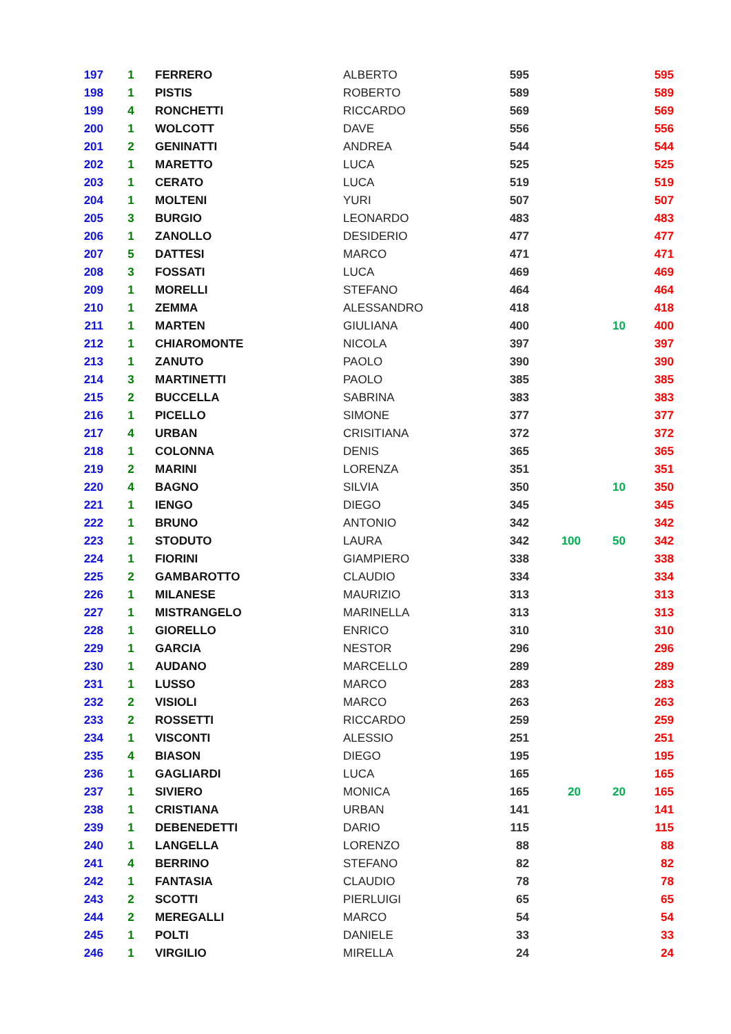| 197 | 1 | FERRERO | ALBERTO | 595 | | | 595 |
| 198 | 1 | PISTIS | ROBERTO | 589 | | | 589 |
| 199 | 4 | RONCHETTI | RICCARDO | 569 | | | 569 |
| 200 | 1 | WOLCOTT | DAVE | 556 | | | 556 |
| 201 | 2 | GENINATTI | ANDREA | 544 | | | 544 |
| 202 | 1 | MARETTO | LUCA | 525 | | | 525 |
| 203 | 1 | CERATO | LUCA | 519 | | | 519 |
| 204 | 1 | MOLTENI | YURI | 507 | | | 507 |
| 205 | 3 | BURGIO | LEONARDO | 483 | | | 483 |
| 206 | 1 | ZANOLLO | DESIDERIO | 477 | | | 477 |
| 207 | 5 | DATTESI | MARCO | 471 | | | 471 |
| 208 | 3 | FOSSATI | LUCA | 469 | | | 469 |
| 209 | 1 | MORELLI | STEFANO | 464 | | | 464 |
| 210 | 1 | ZEMMA | ALESSANDRO | 418 | | | 418 |
| 211 | 1 | MARTEN | GIULIANA | 400 | | 10 | 400 |
| 212 | 1 | CHIAROMONTE | NICOLA | 397 | | | 397 |
| 213 | 1 | ZANUTO | PAOLO | 390 | | | 390 |
| 214 | 3 | MARTINETTI | PAOLO | 385 | | | 385 |
| 215 | 2 | BUCCELLA | SABRINA | 383 | | | 383 |
| 216 | 1 | PICELLO | SIMONE | 377 | | | 377 |
| 217 | 4 | URBAN | CRISITIANA | 372 | | | 372 |
| 218 | 1 | COLONNA | DENIS | 365 | | | 365 |
| 219 | 2 | MARINI | LORENZA | 351 | | | 351 |
| 220 | 4 | BAGNO | SILVIA | 350 | | 10 | 350 |
| 221 | 1 | IENGO | DIEGO | 345 | | | 345 |
| 222 | 1 | BRUNO | ANTONIO | 342 | | | 342 |
| 223 | 1 | STODUTO | LAURA | 342 | 100 | 50 | 342 |
| 224 | 1 | FIORINI | GIAMPIERO | 338 | | | 338 |
| 225 | 2 | GAMBAROTTO | CLAUDIO | 334 | | | 334 |
| 226 | 1 | MILANESE | MAURIZIO | 313 | | | 313 |
| 227 | 1 | MISTRANGELO | MARINELLA | 313 | | | 313 |
| 228 | 1 | GIORELLO | ENRICO | 310 | | | 310 |
| 229 | 1 | GARCIA | NESTOR | 296 | | | 296 |
| 230 | 1 | AUDANO | MARCELLO | 289 | | | 289 |
| 231 | 1 | LUSSO | MARCO | 283 | | | 283 |
| 232 | 2 | VISIOLI | MARCO | 263 | | | 263 |
| 233 | 2 | ROSSETTI | RICCARDO | 259 | | | 259 |
| 234 | 1 | VISCONTI | ALESSIO | 251 | | | 251 |
| 235 | 4 | BIASON | DIEGO | 195 | | | 195 |
| 236 | 1 | GAGLIARDI | LUCA | 165 | | | 165 |
| 237 | 1 | SIVIERO | MONICA | 165 | 20 | 20 | 165 |
| 238 | 1 | CRISTIANA | URBAN | 141 | | | 141 |
| 239 | 1 | DEBENEDETTI | DARIO | 115 | | | 115 |
| 240 | 1 | LANGELLA | LORENZO | 88 | | | 88 |
| 241 | 4 | BERRINO | STEFANO | 82 | | | 82 |
| 242 | 1 | FANTASIA | CLAUDIO | 78 | | | 78 |
| 243 | 2 | SCOTTI | PIERLUIGI | 65 | | | 65 |
| 244 | 2 | MEREGALLI | MARCO | 54 | | | 54 |
| 245 | 1 | POLTI | DANIELE | 33 | | | 33 |
| 246 | 1 | VIRGILIO | MIRELLA | 24 | | | 24 |